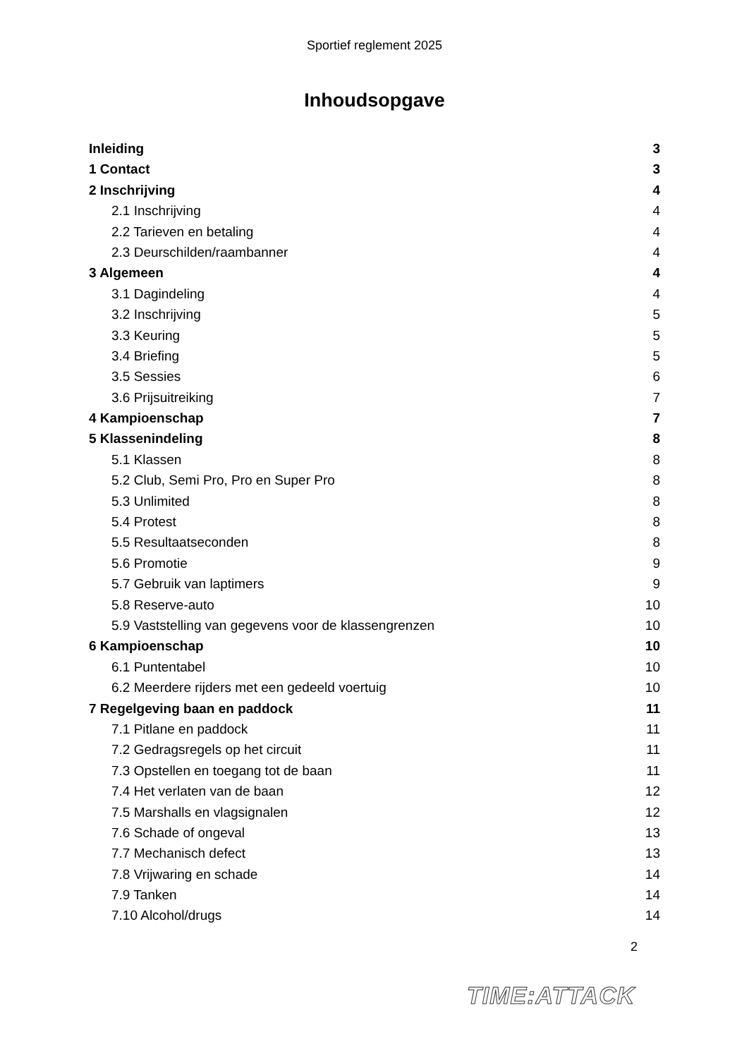Sportief reglement 2025
Inhoudsopgave
Inleiding 3
1 Contact 3
2 Inschrijving 4
2.1 Inschrijving 4
2.2 Tarieven en betaling 4
2.3 Deurschilden/raambanner 4
3 Algemeen 4
3.1 Dagindeling 4
3.2 Inschrijving 5
3.3 Keuring 5
3.4 Briefing 5
3.5 Sessies 6
3.6 Prijsuitreiking 7
4 Kampioenschap 7
5 Klassenindeling 8
5.1 Klassen 8
5.2 Club, Semi Pro, Pro en Super Pro 8
5.3 Unlimited 8
5.4 Protest 8
5.5 Resultaatseconden 8
5.6 Promotie 9
5.7 Gebruik van laptimers 9
5.8 Reserve-auto 10
5.9 Vaststelling van gegevens voor de klassengrenzen 10
6 Kampioenschap 10
6.1 Puntentabel 10
6.2 Meerdere rijders met een gedeeld voertuig 10
7 Regelgeving baan en paddock 11
7.1 Pitlane en paddock 11
7.2 Gedragsregels op het circuit 11
7.3 Opstellen en toegang tot de baan 11
7.4 Het verlaten van de baan 12
7.5 Marshalls en vlagsignalen 12
7.6 Schade of ongeval 13
7.7 Mechanisch defect 13
7.8 Vrijwaring en schade 14
7.9 Tanken 14
7.10 Alcohol/drugs 14
2
TIME:ATTACK